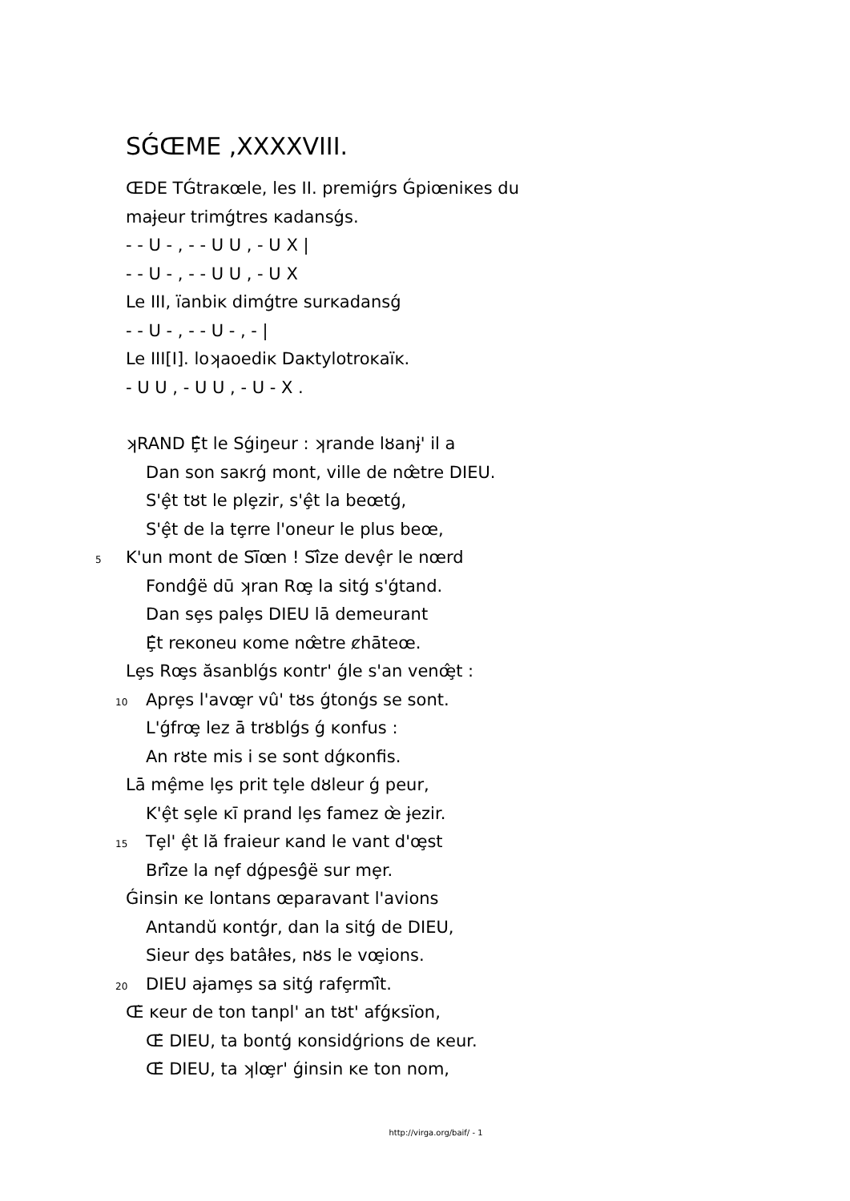SǴŒME ,XXXXVIII.
ŒDE TǴtraĸœle, les II. premiǵrs Ǵpiœniĸes du
maɉeur trimǵtres ĸadansǵs.
- - U - , - - U U , - U X |
- - U - , - - U U , - U X
Le III, ïanbiĸ dimǵtre surĸadansǵ
- - U - , - - U - , - |
Le III[I]. loʞaoediĸ Daĸtylotroĸaïĸ.
- U U , - U U , - U - X .
ʞRAND Ȩ̂t le Sǵiŋeur : ʞrande lȣanɉ' il a
Dan son saĸrǵ mont, ville de nœ̂tre DIEU.
S'ȩ̂t tȣt le plȩzir, s'ȩ̂t la beœtǵ,
S'ȩ̂t de la tȩrre l'oneur le plus beœ,
5 K'un mont de Sï̄œn ! Sî̄ze devȩ̂r le nœrd
Fondǵ̂ë dū ʞran Rœ̧ la sitǵ s'ǵtand.
Dan sȩs palȩs DIEU lā demeurant
Ȩ̂t reĸoneu ĸome nœ̂tre ȼhāteœ.
Lȩs Rœ̧s ăsanblǵs ĸontr' ǵle s'an venœ̧̂t :
10 Aprȩs l'avœ̧r vû' tȣs ǵtonǵs se sont.
L'ǵfrœ̧ lez ā trȣblǵs ǵ ĸonfus :
An rȣte mis i se sont dǵĸonfis.
Lā mȩ̂me lȩs prit tȩle dȣleur ǵ peur,
K'ȩ̂t sȩle ĸī prand lȩs famez œ̀ ɉezir.
15 Tȩl' ȩ̂t lă fraieur ĸand le vant d'œ̧st
Brî̄ze la nȩf dǵpesǵ̂ë sur mȩr.
Ǵinsin ĸe lontans œparavant l'avions
Antandŭ ĸontǵr, dan la sitǵ de DIEU,
Sieur dȩs batâłes, nȣs le vœ̧ions.
20 DIEU aɉamȩs sa sitǵ rafȩrmî̄t.
Œ̀ ĸeur de ton tanpl' an tȣt' afǵĸsïon,
Œ̂ DIEU, ta bontǵ ĸonsidǵrions de ĸeur.
Œ̂ DIEU, ta ʞlœ̧r' ǵinsin ĸe ton nom,
http://virga.org/baif/ - 1